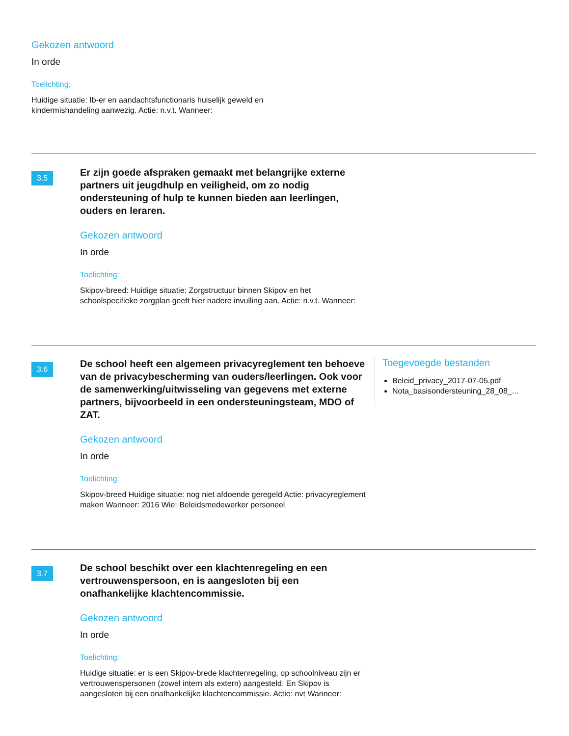Gekozen antwoord
In orde
Toelichting:
Huidige situatie: Ib-er en aandachtsfunctionaris huiselijk geweld en
kindermishandeling aanwezig. Actie: n.v.t. Wanneer:
3.5
Er zijn goede afspraken gemaakt met belangrijke externe partners uit jeugdhulp en veiligheid, om zo nodig ondersteuning of hulp te kunnen bieden aan leerlingen, ouders en leraren.
Gekozen antwoord
In orde
Toelichting:
Skipov-breed: Huidige situatie: Zorgstructuur binnen Skipov en het schoolspecifieke zorgplan geeft hier nadere invulling aan. Actie: n.v.t. Wanneer:
3.6
De school heeft een algemeen privacyreglement ten behoeve van de privacybescherming van ouders/leerlingen. Ook voor de samenwerking/uitwisseling van gegevens met externe partners, bijvoorbeeld in een ondersteuningsteam, MDO of ZAT.
Gekozen antwoord
In orde
Toelichting:
Skipov-breed Huidige situatie: nog niet afdoende geregeld Actie: privacyreglement maken Wanneer: 2016 Wie: Beleidsmedewerker personeel
Toegevoegde bestanden
Beleid_privacy_2017-07-05.pdf
Nota_basisondersteuning_28_08_...
3.7
De school beschikt over een klachtenregeling en een vertrouwenspersoon, en is aangesloten bij een onafhankelijke klachtencommissie.
Gekozen antwoord
In orde
Toelichting:
Huidige situatie: er is een Skipov-brede klachtenregeling, op schoolniveau zijn er vertrouwenspersonen (zowel intern als extern) aangesteld. En Skipov is aangesloten bij een onafhankelijke klachtencommissie. Actie: nvt Wanneer: